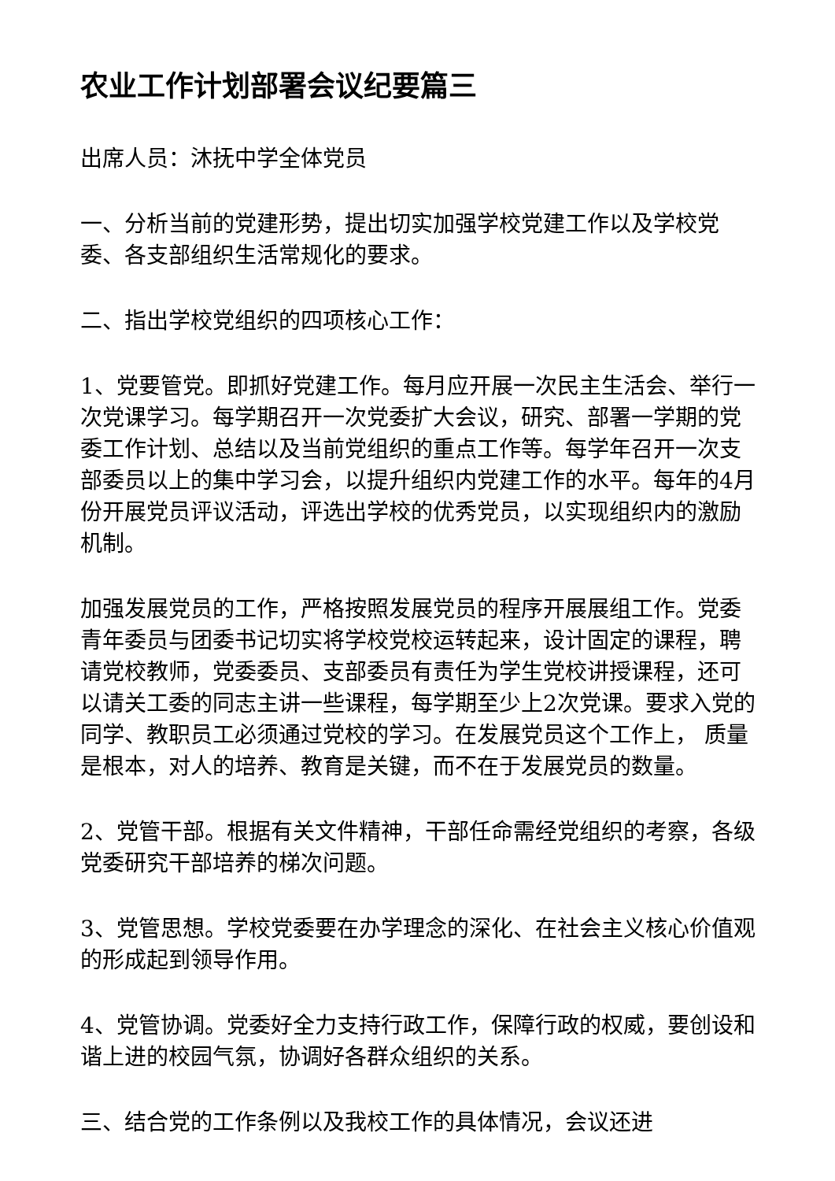农业工作计划部署会议纪要篇三
出席人员：沐抚中学全体党员
一、分析当前的党建形势，提出切实加强学校党建工作以及学校党委、各支部组织生活常规化的要求。
二、指出学校党组织的四项核心工作：
1、党要管党。即抓好党建工作。每月应开展一次民主生活会、举行一次党课学习。每学期召开一次党委扩大会议，研究、部署一学期的党委工作计划、总结以及当前党组织的重点工作等。每学年召开一次支部委员以上的集中学习会，以提升组织内党建工作的水平。每年的4月份开展党员评议活动，评选出学校的优秀党员，以实现组织内的激励机制。
加强发展党员的工作，严格按照发展党员的程序开展展组工作。党委青年委员与团委书记切实将学校党校运转起来，设计固定的课程，聘请党校教师，党委委员、支部委员有责任为学生党校讲授课程，还可以请关工委的同志主讲一些课程，每学期至少上2次党课。要求入党的同学、教职员工必须通过党校的学习。在发展党员这个工作上， 质量是根本，对人的培养、教育是关键，而不在于发展党员的数量。
2、党管干部。根据有关文件精神，干部任命需经党组织的考察，各级党委研究干部培养的梯次问题。
3、党管思想。学校党委要在办学理念的深化、在社会主义核心价值观的形成起到领导作用。
4、党管协调。党委好全力支持行政工作，保障行政的权威，要创设和谐上进的校园气氛，协调好各群众组织的关系。
三、结合党的工作条例以及我校工作的具体情况，会议还进